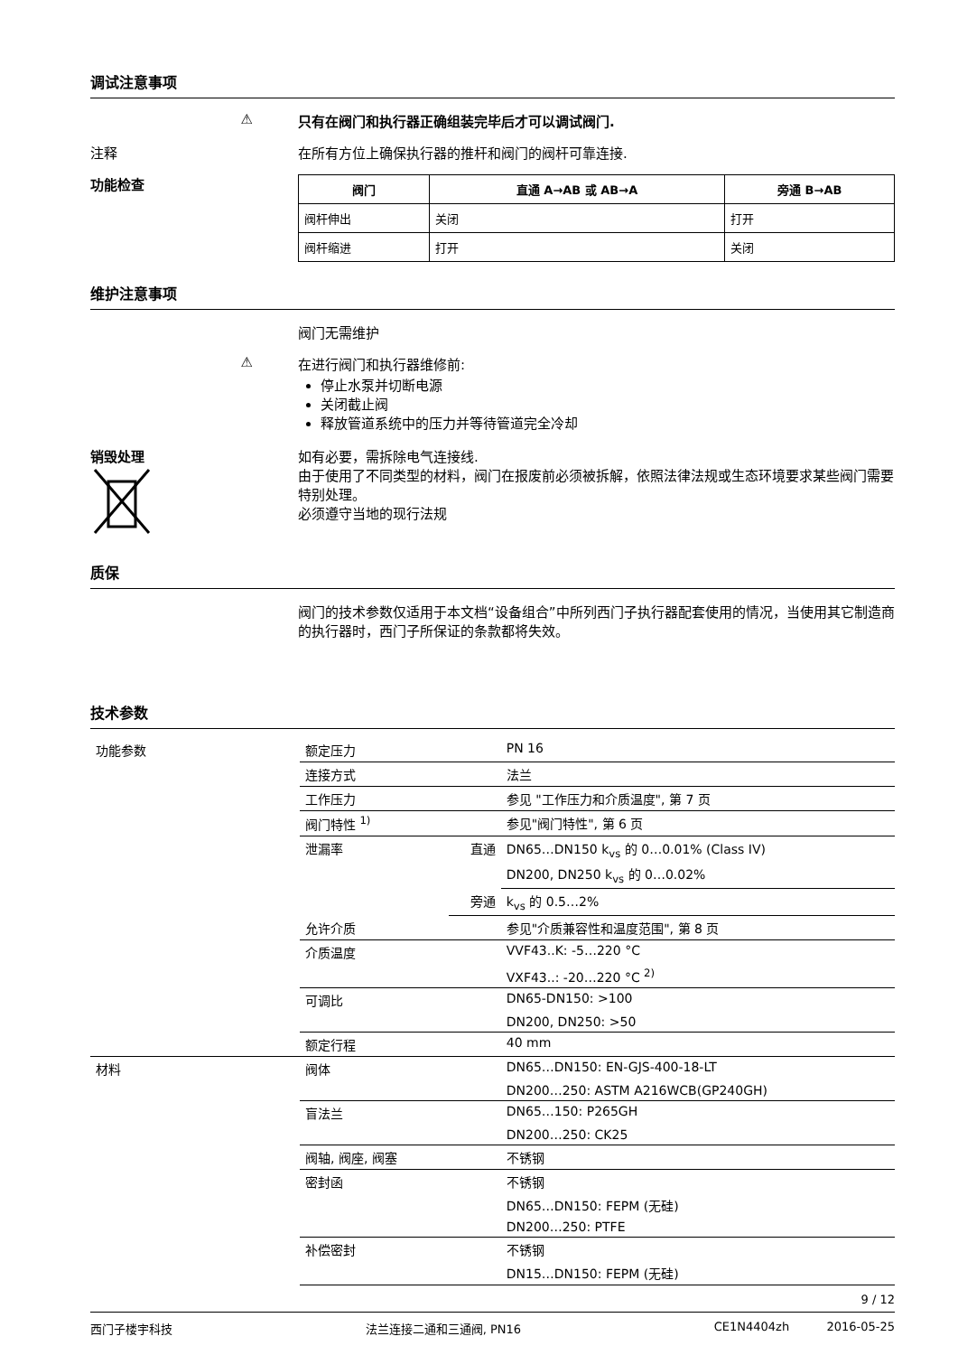调试注意事项
⚠ 只有在阀门和执行器正确组装完毕后才可以调试阀门.
注释 在所有方位上确保执行器的推杆和阀门的阀杆可靠连接.
功能检查
| 阀门 | 直通 A→AB 或 AB→A | 旁通 B→AB |
| --- | --- | --- |
| 阀杆伸出 | 关闭 | 打开 |
| 阀杆缩进 | 打开 | 关闭 |
维护注意事项
阀门无需维护
⚠ 在进行阀门和执行器维修前:
停止水泵并切断电源
关闭截止阀
释放管道系统中的压力并等待管道完全冷却
销毁处理
如有必要，需拆除电气连接线.
由于使用了不同类型的材料，阀门在报废前必须被拆解，依照法律法规或生态环境要求某些阀门需要特别处理。
必须遵守当地的现行法规
质保
阀门的技术参数仅适用于本文档“设备组合”中所列西门子执行器配套使用的情况，当使用其它制造商的执行器时，西门子所保证的条款都将失效。
技术参数
| 功能参数 | 额定压力 | | PN 16 |
| | 连接方式 | | 法兰 |
| | 工作压力 | | 参见 "工作压力和介质温度", 第 7 页 |
| | 阀门特性 <sup>1)</sup> | | 参见"阀门特性", 第 6 页 |
| | 泄漏率 | 直通 | DN65…DN150 k<sub>vs</sub> 的 0…0.01% (Class IV) |
| | | | DN200, DN250 k<sub>vs</sub> 的 0…0.02% |
| | | 旁通 | k<sub>vs</sub> 的 0.5…2% |
| | 允许介质 | | 参见"介质兼容性和温度范围", 第 8 页 |
| | 介质温度 | | VVF43..K: -5…220 °C |
| | | | VXF43..: -20…220 °C <sup>2)</sup> |
| | 可调比 | | DN65-DN150: >100 |
| | | | DN200, DN250: >50 |
| | 额定行程 | | 40 mm |
| 材料 | 阀体 | | DN65…DN150: EN-GJS-400-18-LT |
| | | | DN200…250: ASTM A216WCB(GP240GH) |
| | 盲法兰 | | DN65…150: P265GH |
| | | | DN200…250: CK25 |
| | 阀轴, 阀座, 阀塞 | | 不锈钢 |
| | 密封函 | | 不锈钢 |
| | | | DN65…DN150: FEPM (无硅) |
| | | | DN200…250: PTFE |
| | 补偿密封 | | 不锈钢 |
| | | | DN15…DN150: FEPM (无硅) |
9 / 12
西门子楼宇科技 法兰连接二通和三通阀, PN16 CE1N4404zh 2016-05-25